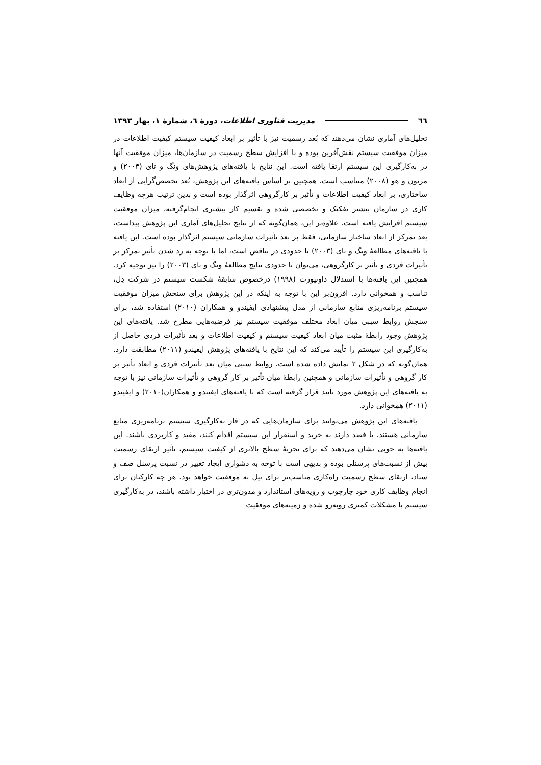٦٦ مدیریت فناوری اطلاعات، دورۀ ٦، شمارۀ ١، بهار ١٣٩٣
تحلیل‌های آماری نشان می‌دهند که بُعد رسمیت نیز با تأثیر بر ابعاد کیفیت سیستم کیفیت اطلاعات در میزان موفقیت سیستم نقش‌آفرین بوده و با افزایش سطح رسمیت در سازمان‌ها، میزان موفقیت آنها در به‌کارگیری این سیستم ارتقا یافته است. این نتایج با یافته‌های پژوهش‌های ونگ و تای (۲۰۰۳) و مرتون و هو (۲۰۰۸) متناسب است. همچنین بر اساس یافته‌های این پژوهش، بُعد تخصص‌گرایی از ابعاد ساختاری، بر ابعاد کیفیت اطلاعات و تأثیر بر کارگروهی اثرگذار بوده است و بدین ترتیب هرچه وظایف کاری در سازمان بیشتر تفکیک و تخصصی شده و تقسیم کار بیشتری انجام‌گرفته، میزان موفقیت سیستم افزایش یافته است. علاوه‌بر این، همان‌گونه که از نتایج تحلیل‌های آماری این پژوهش پیداست، بعد تمرکز از ابعاد ساختار سازمانی، فقط بر بعد تأثیرات سازمانی سیستم اثرگذار بوده است. این یافته با یافته‌های مطالعۀ ونگ و تای (۲۰۰۳) تا حدودی در تناقض است، اما با توجه به رد شدن تأثیر تمرکز بر تأثیرات فردی و تأثیر بر کارگروهی، می‌توان تا حدودی نتایج مطالعۀ ونگ و تای (۲۰۰۳) را نیز توجیه کرد. همچنین این یافته‌ها با استدلال داونپورت (۱۹۹۸) درخصوص سابقۀ شکست سیستم در شرکت دِل، تناسب و همخوانی دارد. افزون‌بر این با توجه به اینکه در این پژوهش برای سنجش میزان موفقیت سیستم برنامه‌ریزی منابع سازمانی از مدل پیشنهادی ایفیندو و همکاران (۲۰۱۰) استفاده شد، برای سنجش روابط سببی میان ابعاد مختلف موفقیت سیستم نیز فرضیه‌هایی مطرح شد. یافته‌های این پژوهش وجود رابطۀ مثبت میان ابعاد کیفیت سیستم و کیفیت اطلاعات و بعد تأثیرات فردی حاصل از به‌کارگیری این سیستم را تأیید می‌کند که این نتایج با یافته‌های پژوهش ایفیندو (۲۰۱۱) مطابقت دارد. همان‌گونه که در شکل ۲ نمایش داده شده است، روابط سببی میان بعد تأثیرات فردی و ابعاد تأثیر بر کار گروهی و تأثیرات سازمانی و همچنین رابطۀ میان تأثیر بر کار گروهی و تأثیرات سازمانی نیز با توجه به یافته‌های این پژوهش مورد تأیید قرار گرفته است که با یافته‌های ایفیندو و همکاران(۲۰۱۰) و ایفیندو (۲۰۱۱) همخوانی دارد.
یافته‌های این پژوهش می‌توانند برای سازمان‌هایی که در فاز به‌کارگیری سیستم برنامه‌ریزی منابع سازمانی هستند، یا قصد دارند به خرید و استقرار این سیستم اقدام کنند، مفید و کاربردی باشند. این یافته‌ها به خوبی نشان می‌دهند که برای تجربۀ سطح بالاتری از کیفیت سیستم، تأثیر ارتقای رسمیت بیش از نسبت‌های پرسنلی بوده و بدیهی است با توجه به دشواری ایجاد تغییر در نسبت پرسنل صف و ستاد، ارتقای سطح رسمیت راه‌کاری مناسب‌تر برای نیل به موفقیت خواهد بود. هر چه کارکنان برای انجام وظایف کاری خود چارچوب و رویه‌های استاندارد و مدون‌تری در اختیار داشته باشند، در به‌کارگیری سیستم با مشکلات کمتری روبه‌رو شده و زمینه‌های موفقیت